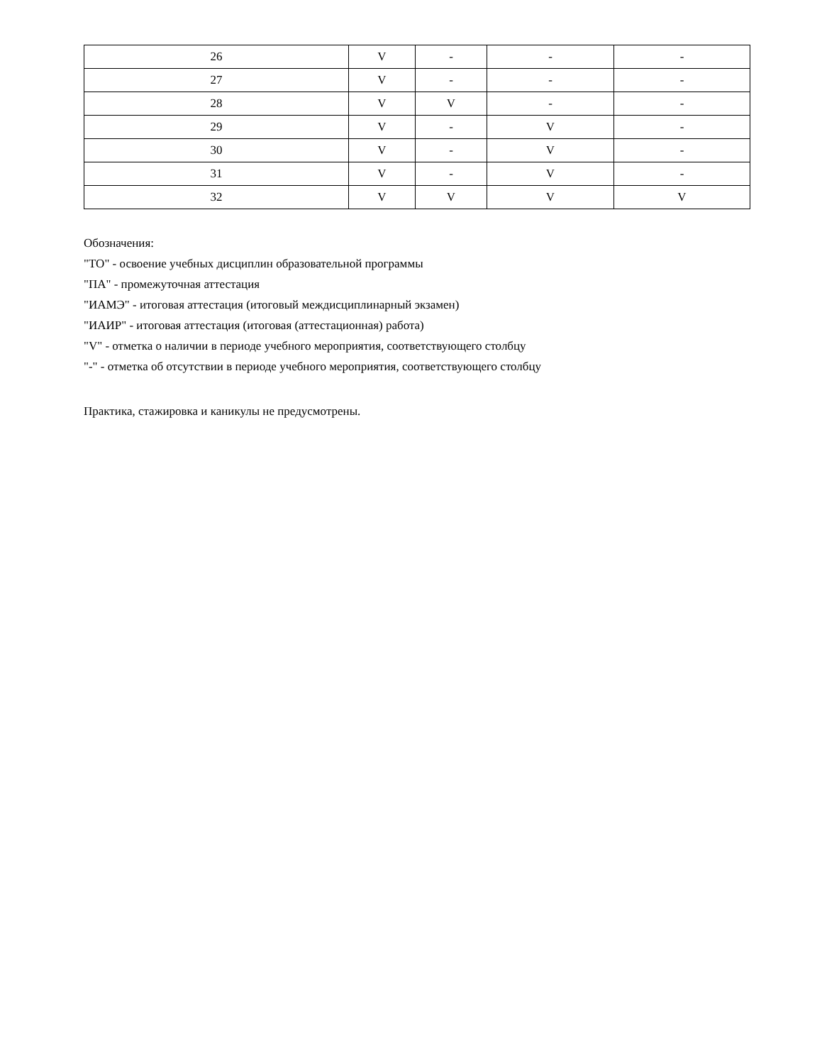| 26 | V | - | - | - |
| 27 | V | - | - | - |
| 28 | V | V | - | - |
| 29 | V | - | V | - |
| 30 | V | - | V | - |
| 31 | V | - | V | - |
| 32 | V | V | V | V |
Обозначения:
"ТО" - освоение учебных дисциплин образовательной программы
"ПА" - промежуточная аттестация
"ИАМЭ" - итоговая аттестация (итоговый междисциплинарный экзамен)
"ИАИР" - итоговая аттестация (итоговая (аттестационная) работа)
"V" - отметка о наличии в периоде учебного мероприятия, соответствующего столбцу
"-" - отметка об отсутствии в периоде учебного мероприятия, соответствующего столбцу
Практика, стажировка и каникулы не предусмотрены.